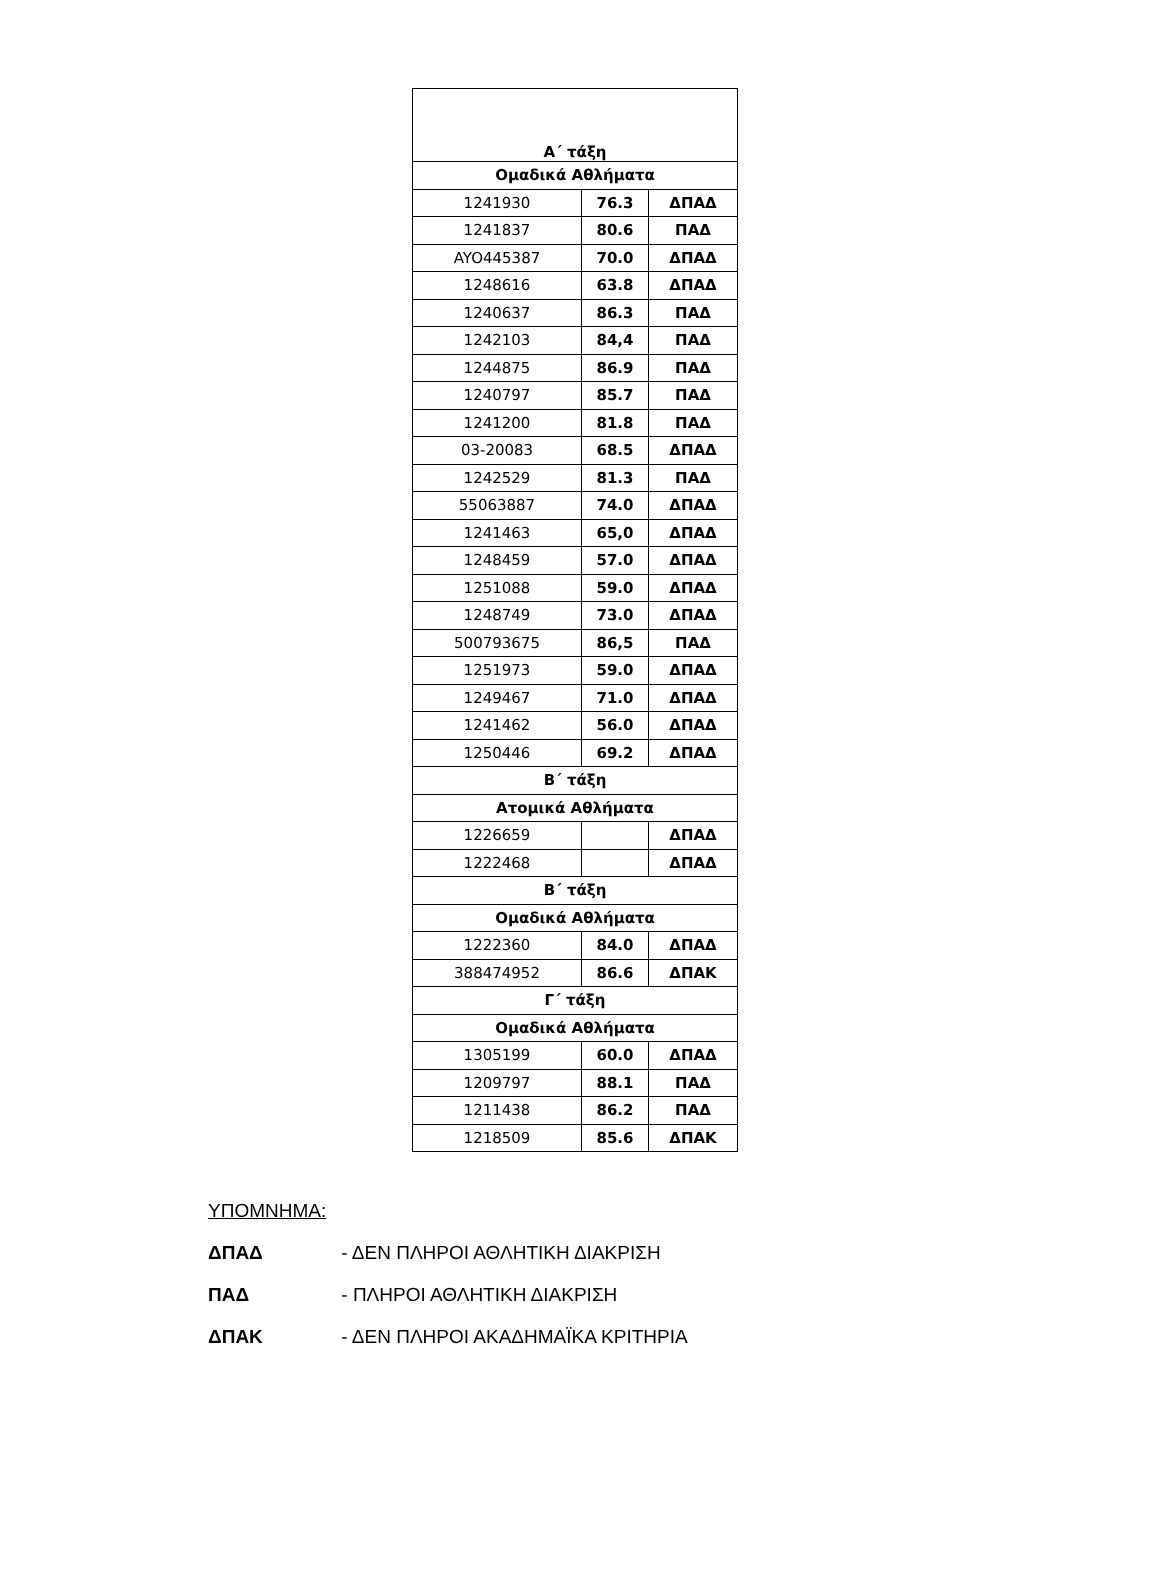| Α΄ τάξη | | |
| Ομαδικά Αθλήματα | | |
| 1241930 | 76.3 | ΔΠΑΔ |
| 1241837 | 80.6 | ΠΑΔ |
| AYO445387 | 70.0 | ΔΠΑΔ |
| 1248616 | 63.8 | ΔΠΑΔ |
| 1240637 | 86.3 | ΠΑΔ |
| 1242103 | 84,4 | ΠΑΔ |
| 1244875 | 86.9 | ΠΑΔ |
| 1240797 | 85.7 | ΠΑΔ |
| 1241200 | 81.8 | ΠΑΔ |
| 03-20083 | 68.5 | ΔΠΑΔ |
| 1242529 | 81.3 | ΠΑΔ |
| 55063887 | 74.0 | ΔΠΑΔ |
| 1241463 | 65,0 | ΔΠΑΔ |
| 1248459 | 57.0 | ΔΠΑΔ |
| 1251088 | 59.0 | ΔΠΑΔ |
| 1248749 | 73.0 | ΔΠΑΔ |
| 500793675 | 86,5 | ΠΑΔ |
| 1251973 | 59.0 | ΔΠΑΔ |
| 1249467 | 71.0 | ΔΠΑΔ |
| 1241462 | 56.0 | ΔΠΑΔ |
| 1250446 | 69.2 | ΔΠΑΔ |
| Β΄ τάξη | | |
| Ατομικά Αθλήματα | | |
| 1226659 | | ΔΠΑΔ |
| 1222468 | | ΔΠΑΔ |
| Β΄ τάξη | | |
| Ομαδικά Αθλήματα | | |
| 1222360 | 84.0 | ΔΠΑΔ |
| 388474952 | 86.6 | ΔΠΑΚ |
| Γ΄ τάξη | | |
| Ομαδικά Αθλήματα | | |
| 1305199 | 60.0 | ΔΠΑΔ |
| 1209797 | 88.1 | ΠΑΔ |
| 1211438 | 86.2 | ΠΑΔ |
| 1218509 | 85.6 | ΔΠΑΚ |
ΥΠΟΜΝΗΜΑ:
ΔΠΑΔ - ΔΕΝ ΠΛΗΡΟΙ ΑΘΛΗΤΙΚΗ ΔΙΑΚΡΙΣΗ
ΠΑΔ - ΠΛΗΡΟΙ ΑΘΛΗΤΙΚΗ ΔΙΑΚΡΙΣΗ
ΔΠΑΚ - ΔΕΝ ΠΛΗΡΟΙ ΑΚΑΔΗΜΑΪΚΑ ΚΡΙΤΗΡΙΑ